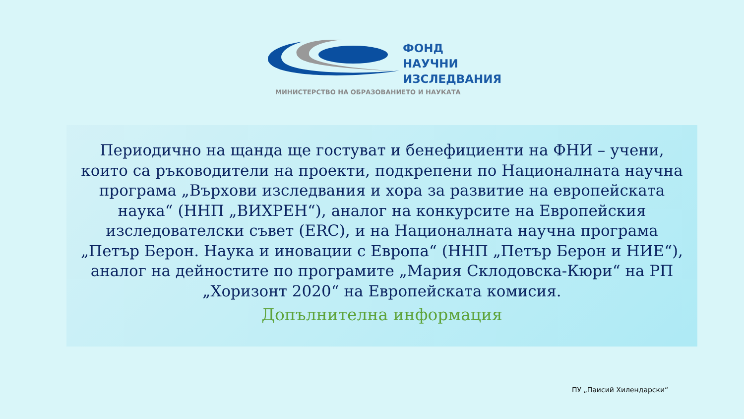ФОНД
НАУЧНИ
ИЗСЛЕДВАНИЯ
МИНИСТЕРСТВО НА ОБРАЗОВАНИЕТО И НАУКАТА
Периодично на щанда ще гостуват и бенефициенти на ФНИ – учени, които са ръководители на проекти, подкрепени по Националната научна програма „Върхови изследвания и хора за развитие на европейската наука“ (ННП „ВИХРЕН“), аналог на конкурсите на Европейския изследователски съвет (ERC), и на Националната научна програма „Петър Берон. Наука и иновации с Европа“ (ННП „Петър Берон и НИЕ“), аналог на дейностите по програмите „Мария Склодовска-Кюри“ на РП „Хоризонт 2020“ на Европейската комисия.
Допълнителна информация
ПУ „Паисий Хилендарски“